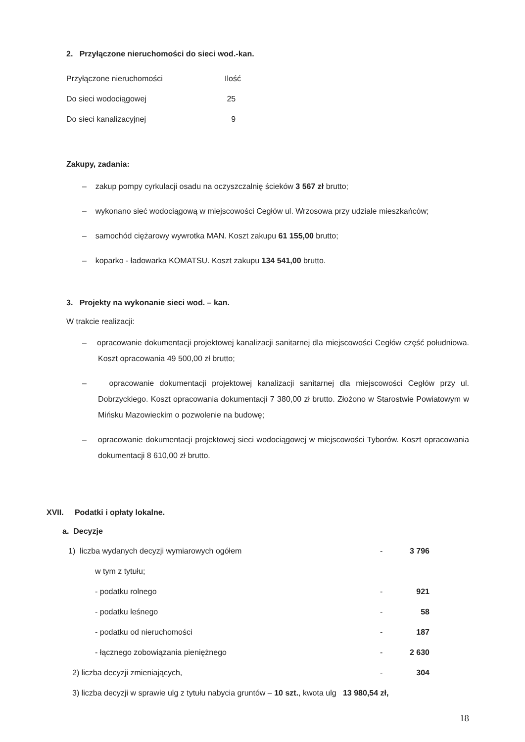2. Przyłączone nieruchomości do sieci wod.-kan.
| Przyłączone nieruchomości | Ilość |
| Do sieci wodociągowej | 25 |
| Do sieci kanalizacyjnej | 9 |
Zakupy, zadania:
– zakup pompy cyrkulacji osadu na oczyszczalnię ścieków 3 567 zł brutto;
– wykonano sieć wodociągową w miejscowości Cegłów ul. Wrzosowa przy udziale mieszkańców;
– samochód ciężarowy wywrotka MAN. Koszt zakupu 61 155,00 brutto;
– koparko - ładowarka KOMATSU. Koszt zakupu 134 541,00 brutto.
3. Projekty na wykonanie sieci wod. – kan.
W trakcie realizacji:
– opracowanie dokumentacji projektowej kanalizacji sanitarnej dla miejscowości Cegłów część południowa. Koszt opracowania 49 500,00 zł brutto;
– opracowanie dokumentacji projektowej kanalizacji sanitarnej dla miejscowości Cegłów przy ul. Dobrzyckiego. Koszt opracowania dokumentacji 7 380,00 zł brutto. Złożono w Starostwie Powiatowym w Mińsku Mazowieckim o pozwolenie na budowę;
– opracowanie dokumentacji projektowej sieci wodociągowej w miejscowości Tyborów. Koszt opracowania dokumentacji 8 610,00 zł brutto.
XVII. Podatki i opłaty lokalne.
a. Decyzje
| 1) liczba wydanych decyzji wymiarowych ogółem | - | 3 796 |
| w tym z tytułu; | | |
| - podatku rolnego | - | 921 |
| - podatku leśnego | - | 58 |
| - podatku od nieruchomości | - | 187 |
| - łącznego zobowiązania pieniężnego | - | 2 630 |
| 2) liczba decyzji zmieniających, | - | 304 |
| 3) liczba decyzji w sprawie ulg z tytułu nabycia gruntów – 10 szt. , kwota ulg 13 980,54 zł, | | |
18